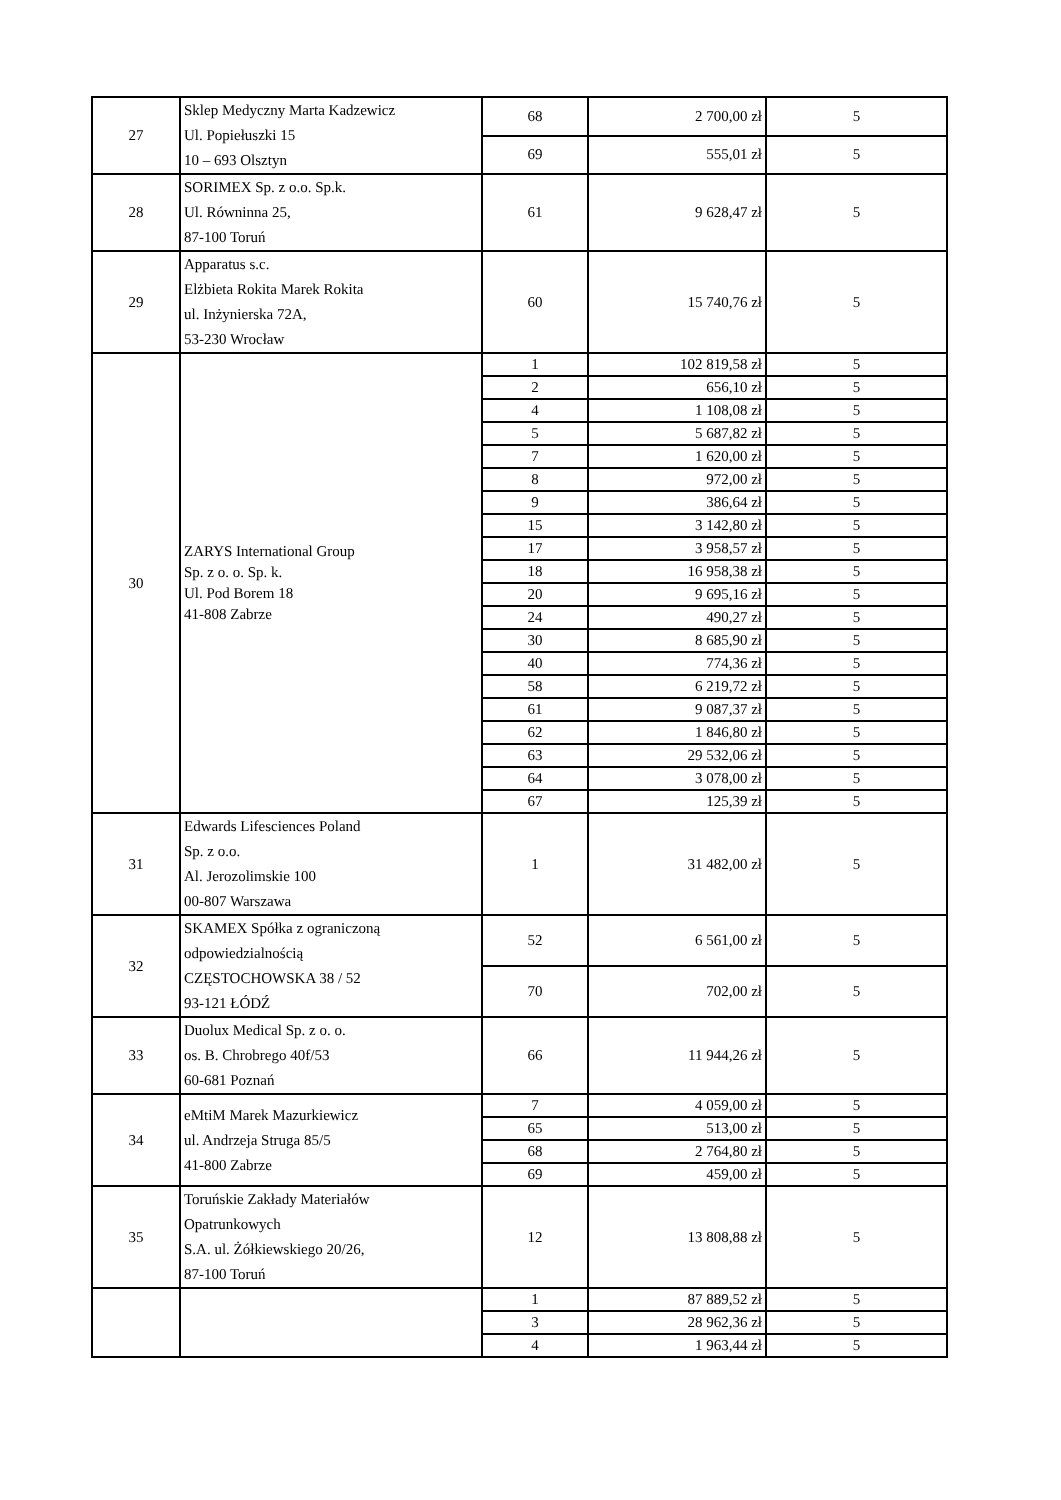| 27 | Sklep Medyczny Marta Kadzewicz Ul. Popiełuszki 15 10 – 693 Olsztyn | 68 | 2 700,00 zł | 5 |
| | | 69 | 555,01 zł | 5 |
| 28 | SORIMEX Sp. z o.o. Sp.k. Ul. Równinna 25, 87-100 Toruń | 61 | 9 628,47 zł | 5 |
| 29 | Apparatus s.c. Elżbieta Rokita Marek Rokita ul. Inżynierska 72A, 53-230 Wrocław | 60 | 15 740,76 zł | 5 |
| 30 | ZARYS International Group Sp. z o. o. Sp. k. Ul. Pod Borem 18 41-808 Zabrze | 1 | 102 819,58 zł | 5 |
| | | 2 | 656,10 zł | 5 |
| | | 4 | 1 108,08 zł | 5 |
| | | 5 | 5 687,82 zł | 5 |
| | | 7 | 1 620,00 zł | 5 |
| | | 8 | 972,00 zł | 5 |
| | | 9 | 386,64 zł | 5 |
| | | 15 | 3 142,80 zł | 5 |
| | | 17 | 3 958,57 zł | 5 |
| | | 18 | 16 958,38 zł | 5 |
| | | 20 | 9 695,16 zł | 5 |
| | | 24 | 490,27 zł | 5 |
| | | 30 | 8 685,90 zł | 5 |
| | | 40 | 774,36 zł | 5 |
| | | 58 | 6 219,72 zł | 5 |
| | | 61 | 9 087,37 zł | 5 |
| | | 62 | 1 846,80 zł | 5 |
| | | 63 | 29 532,06 zł | 5 |
| | | 64 | 3 078,00 zł | 5 |
| | | 67 | 125,39 zł | 5 |
| 31 | Edwards Lifesciences Poland Sp. z o.o. Al. Jerozolimskie 100 00-807 Warszawa | 1 | 31 482,00 zł | 5 |
| 32 | SKAMEX Spółka z ograniczoną odpowiedzialnością CZĘSTOCHOWSKA 38 / 52 93-121 ŁÓDŹ | 52 | 6 561,00 zł | 5 |
| | | 70 | 702,00 zł | 5 |
| 33 | Duolux Medical Sp. z o. o. os. B. Chrobrego 40f/53 60-681 Poznań | 66 | 11 944,26 zł | 5 |
| 34 | eMtiM Marek Mazurkiewicz ul. Andrzeja Struga 85/5 41-800 Zabrze | 7 | 4 059,00 zł | 5 |
| | | 65 | 513,00 zł | 5 |
| | | 68 | 2 764,80 zł | 5 |
| | | 69 | 459,00 zł | 5 |
| 35 | Toruńskie Zakłady Materiałów Opatrunkowych S.A. ul. Żółkiewskiego 20/26, 87-100 Toruń | 12 | 13 808,88 zł | 5 |
| | | 1 | 87 889,52 zł | 5 |
| | | 3 | 28 962,36 zł | 5 |
| | | 4 | 1 963,44 zł | 5 |